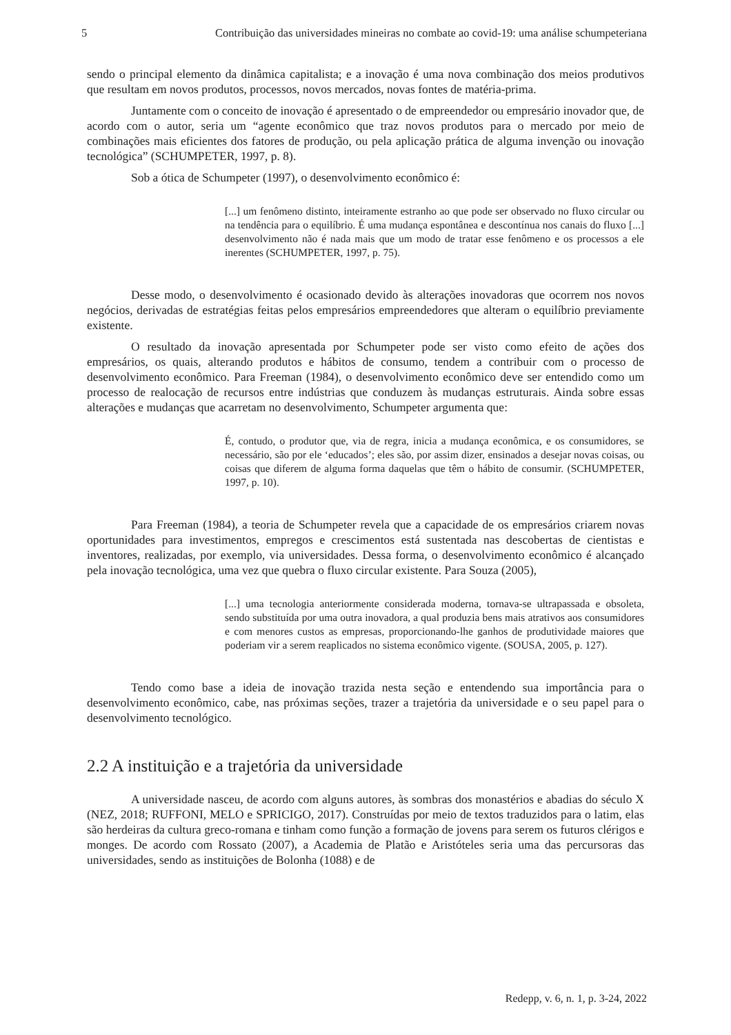5 Contribuição das universidades mineiras no combate ao covid-19: uma análise schumpeteriana
sendo o principal elemento da dinâmica capitalista; e a inovação é uma nova combinação dos meios produtivos que resultam em novos produtos, processos, novos mercados, novas fontes de matéria-prima.
Juntamente com o conceito de inovação é apresentado o de empreendedor ou empresário inovador que, de acordo com o autor, seria um “agente econômico que traz novos produtos para o mercado por meio de combinações mais eficientes dos fatores de produção, ou pela aplicação prática de alguma invenção ou inovação tecnológica” (SCHUMPETER, 1997, p. 8).
Sob a ótica de Schumpeter (1997), o desenvolvimento econômico é:
[...] um fenômeno distinto, inteiramente estranho ao que pode ser observado no fluxo circular ou na tendência para o equilíbrio. É uma mudança espontânea e descontínua nos canais do fluxo [...] desenvolvimento não é nada mais que um modo de tratar esse fenômeno e os processos a ele inerentes (SCHUMPETER, 1997, p. 75).
Desse modo, o desenvolvimento é ocasionado devido às alterações inovadoras que ocorrem nos novos negócios, derivadas de estratégias feitas pelos empresários empreendedores que alteram o equilíbrio previamente existente.
O resultado da inovação apresentada por Schumpeter pode ser visto como efeito de ações dos empresários, os quais, alterando produtos e hábitos de consumo, tendem a contribuir com o processo de desenvolvimento econômico. Para Freeman (1984), o desenvolvimento econômico deve ser entendido como um processo de realocação de recursos entre indústrias que conduzem às mudanças estruturais. Ainda sobre essas alterações e mudanças que acarretam no desenvolvimento, Schumpeter argumenta que:
É, contudo, o produtor que, via de regra, inicia a mudança econômica, e os consumidores, se necessário, são por ele ‘educados’; eles são, por assim dizer, ensinados a desejar novas coisas, ou coisas que diferem de alguma forma daquelas que têm o hábito de consumir. (SCHUMPETER, 1997, p. 10).
Para Freeman (1984), a teoria de Schumpeter revela que a capacidade de os empresários criarem novas oportunidades para investimentos, empregos e crescimentos está sustentada nas descobertas de cientistas e inventores, realizadas, por exemplo, via universidades. Dessa forma, o desenvolvimento econômico é alcançado pela inovação tecnológica, uma vez que quebra o fluxo circular existente. Para Souza (2005),
[...] uma tecnologia anteriormente considerada moderna, tornava-se ultrapassada e obsoleta, sendo substituída por uma outra inovadora, a qual produzia bens mais atrativos aos consumidores e com menores custos as empresas, proporcionando-lhe ganhos de produtividade maiores que poderiam vir a serem reaplicados no sistema econômico vigente. (SOUSA, 2005, p. 127).
Tendo como base a ideia de inovação trazida nesta seção e entendendo sua importância para o desenvolvimento econômico, cabe, nas próximas seções, trazer a trajetória da universidade e o seu papel para o desenvolvimento tecnológico.
2.2 A instituição e a trajetória da universidade
A universidade nasceu, de acordo com alguns autores, às sombras dos monastérios e abadias do século X (NEZ, 2018; RUFFONI, MELO e SPRICIGO, 2017). Construídas por meio de textos traduzidos para o latim, elas são herdeiras da cultura greco-romana e tinham como função a formação de jovens para serem os futuros clérigos e monges. De acordo com Rossato (2007), a Academia de Platão e Aristóteles seria uma das percursoras das universidades, sendo as instituições de Bolonha (1088) e de
Redepp, v. 6, n. 1, p. 3-24, 2022